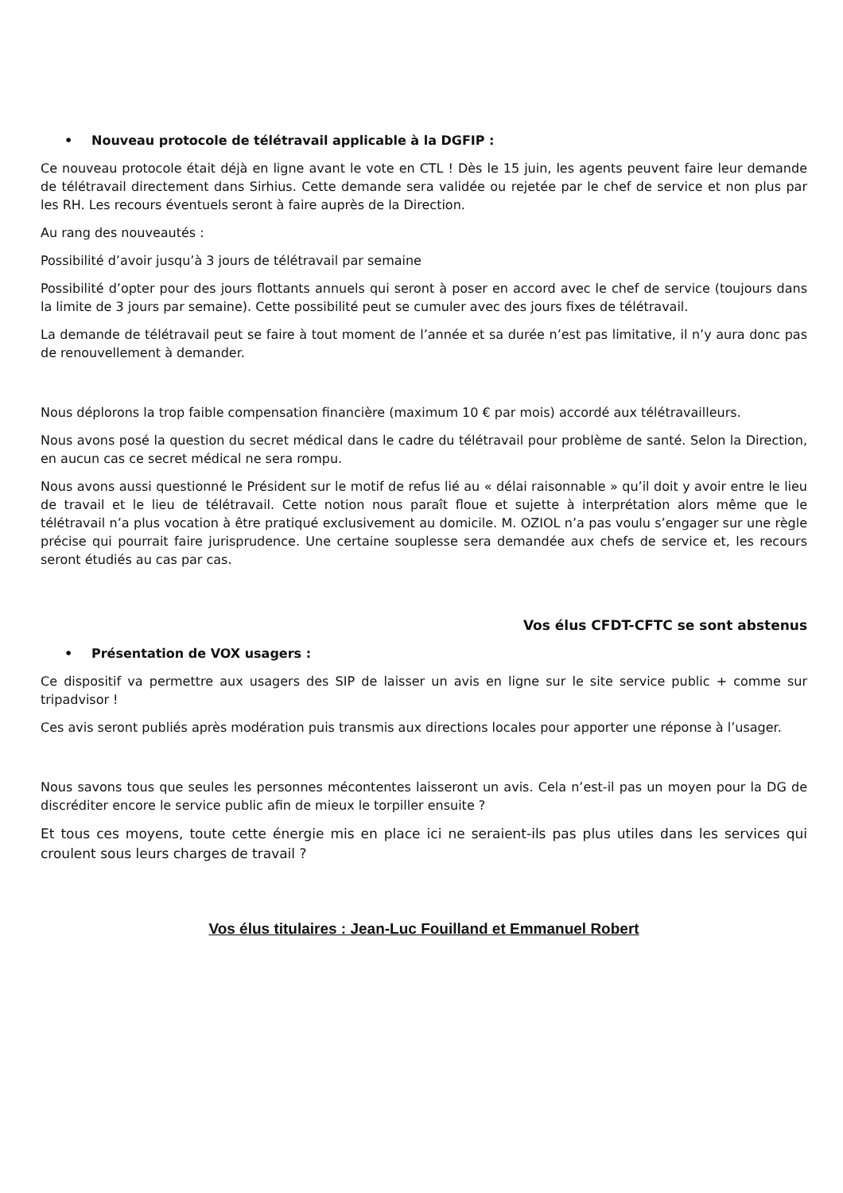• Nouveau protocole de télétravail applicable à la DGFIP :
Ce nouveau protocole était déjà en ligne avant le vote en CTL ! Dès le 15 juin, les agents peuvent faire leur demande de télétravail directement dans Sirhius. Cette demande sera validée ou rejetée par le chef de service et non plus par les RH. Les recours éventuels seront à faire auprès de la Direction.
Au rang des nouveautés :
Possibilité d’avoir jusqu’à 3 jours de télétravail par semaine
Possibilité d’opter pour des jours flottants annuels qui seront à poser en accord avec le chef de service (toujours dans la limite de 3 jours par semaine). Cette possibilité peut se cumuler avec des jours fixes de télétravail.
La demande de télétravail peut se faire à tout moment de l’année et sa durée n’est pas limitative, il n’y aura donc pas de renouvellement à demander.
Nous déplorons la trop faible compensation financière (maximum 10 € par mois) accordé aux télétravailleurs.
Nous avons posé la question du secret médical dans le cadre du télétravail pour problème de santé. Selon la Direction, en aucun cas ce secret médical ne sera rompu.
Nous avons aussi questionné le Président sur le motif de refus lié au « délai raisonnable » qu’il doit y avoir entre le lieu de travail et le lieu de télétravail. Cette notion nous paraît floue et sujette à interprétation alors même que le télétravail n’a plus vocation à être pratiqué exclusivement au domicile. M. OZIOL n’a pas voulu s’engager sur une règle précise qui pourrait faire jurisprudence. Une certaine souplesse sera demandée aux chefs de service et, les recours seront étudiés au cas par cas.
Vos élus CFDT-CFTC se sont abstenus
• Présentation de VOX usagers :
Ce dispositif va permettre aux usagers des SIP de laisser un avis en ligne sur le site service public + comme sur tripadvisor !
Ces avis seront publiés après modération puis transmis aux directions locales pour apporter une réponse à l’usager.
Nous savons tous que seules les personnes mécontentes laisseront un avis. Cela n’est-il pas un moyen pour la DG de discréditer encore le service public afin de mieux le torpiller ensuite ?
Et tous ces moyens, toute cette énergie mis en place ici ne seraient-ils pas plus utiles dans les services qui croulent sous leurs charges de travail ?
Vos élus titulaires : Jean-Luc Fouilland et Emmanuel Robert